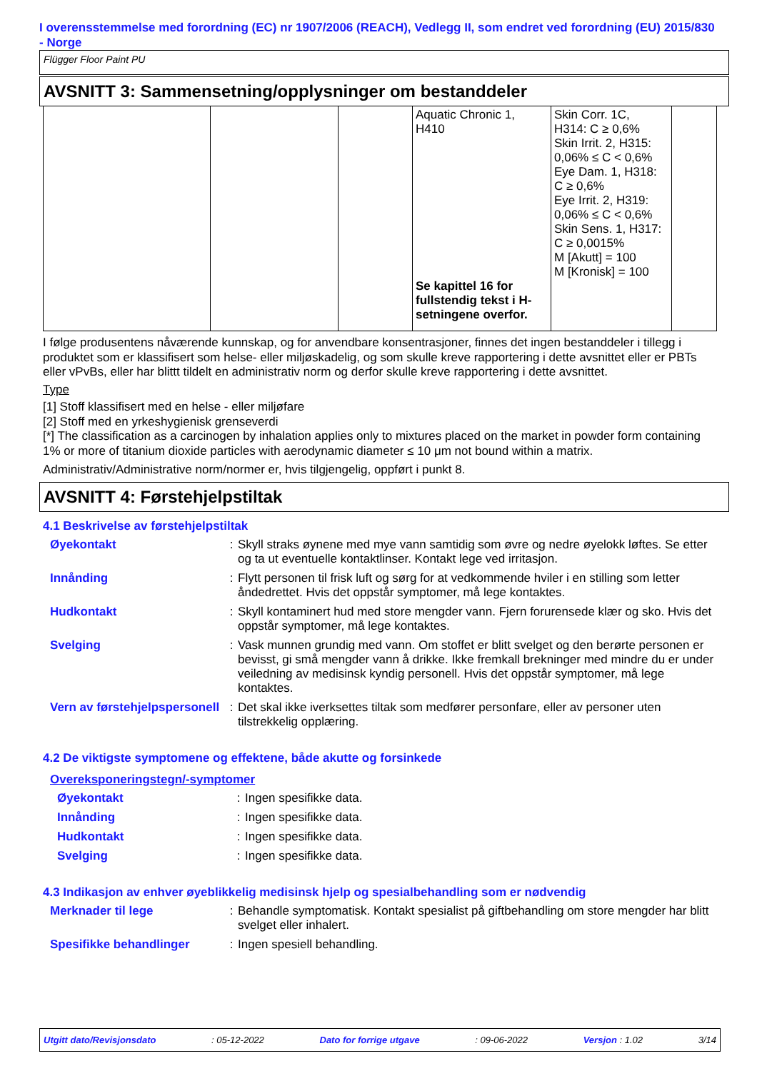I overensstemmelse med forordning (EC) nr 1907/2006 (REACH), Vedlegg II, som endret ved forordning (EU) 2015/830 - Norge
Flügger Floor Paint PU
AVSNITT 3: Sammensetning/opplysninger om bestanddeler
| | | | Aquatic Chronic 1, H410 Se kapittel 16 for fullstendig tekst i H-setningene overfor. | Skin Corr. 1C, H314: C ≥ 0,6% Skin Irrit. 2, H315: 0,06% ≤ C < 0,6% Eye Dam. 1, H318: C ≥ 0,6% Eye Irrit. 2, H319: 0,06% ≤ C < 0,6% Skin Sens. 1, H317: C ≥ 0,0015% M [Akutt] = 100 M [Kronisk] = 100 | |
I følge produsentens nåværende kunnskap, og for anvendbare konsentrasjoner, finnes det ingen bestanddeler i tillegg i produktet som er klassifisert som helse- eller miljøskadelig, og som skulle kreve rapportering i dette avsnittet eller er PBTs eller vPvBs, eller har blittt tildelt en administrativ norm og derfor skulle kreve rapportering i dette avsnittet.
Type
[1] Stoff klassifisert med en helse - eller miljøfare
[2] Stoff med en yrkeshygienisk grenseverdi
[*] The classification as a carcinogen by inhalation applies only to mixtures placed on the market in powder form containing 1% or more of titanium dioxide particles with aerodynamic diameter ≤ 10 μm not bound within a matrix.
Administrativ/Administrative norm/normer er, hvis tilgjengelig, oppført i punkt 8.
AVSNITT 4: Førstehjelpstiltak
4.1 Beskrivelse av førstehjelpstiltak
| Øyekontakt | : | Skyll straks øynene med mye vann samtidig som øvre og nedre øyelokk løftes. Se etter og ta ut eventuelle kontaktlinser. Kontakt lege ved irritasjon. |
| Innånding | : | Flytt personen til frisk luft og sørg for at vedkommende hviler i en stilling som letter åndedrettet. Hvis det oppstår symptomer, må lege kontaktes. |
| Hudkontakt | : | Skyll kontaminert hud med store mengder vann. Fjern forurensede klær og sko. Hvis det oppstår symptomer, må lege kontaktes. |
| Svelging | : | Vask munnen grundig med vann. Om stoffet er blitt svelget og den berørte personen er bevisst, gi små mengder vann å drikke. Ikke fremkall brekninger med mindre du er under veiledning av medisinsk kyndig personell. Hvis det oppstår symptomer, må lege kontaktes. |
| Vern av førstehjelpspersonell | : | Det skal ikke iverksettes tiltak som medfører personfare, eller av personer uten tilstrekkelig opplæring. |
4.2 De viktigste symptomene og effektene, både akutte og forsinkede
Overeksponeringstegn/-symptomer
| Øyekontakt | : | Ingen spesifikke data. |
| Innånding | : | Ingen spesifikke data. |
| Hudkontakt | : | Ingen spesifikke data. |
| Svelging | : | Ingen spesifikke data. |
4.3 Indikasjon av enhver øyeblikkelig medisinsk hjelp og spesialbehandling som er nødvendig
| Merknader til lege | : | Behandle symptomatisk. Kontakt spesialist på giftbehandling om store mengder har blitt svelget eller inhalert. |
| Spesifikke behandlinger | : | Ingen spesiell behandling. |
Utgitt dato/Revisjonsdato: 05-12-2022 Dato for forrige utgave: 09-06-2022 Versjon : 1.02 3/14